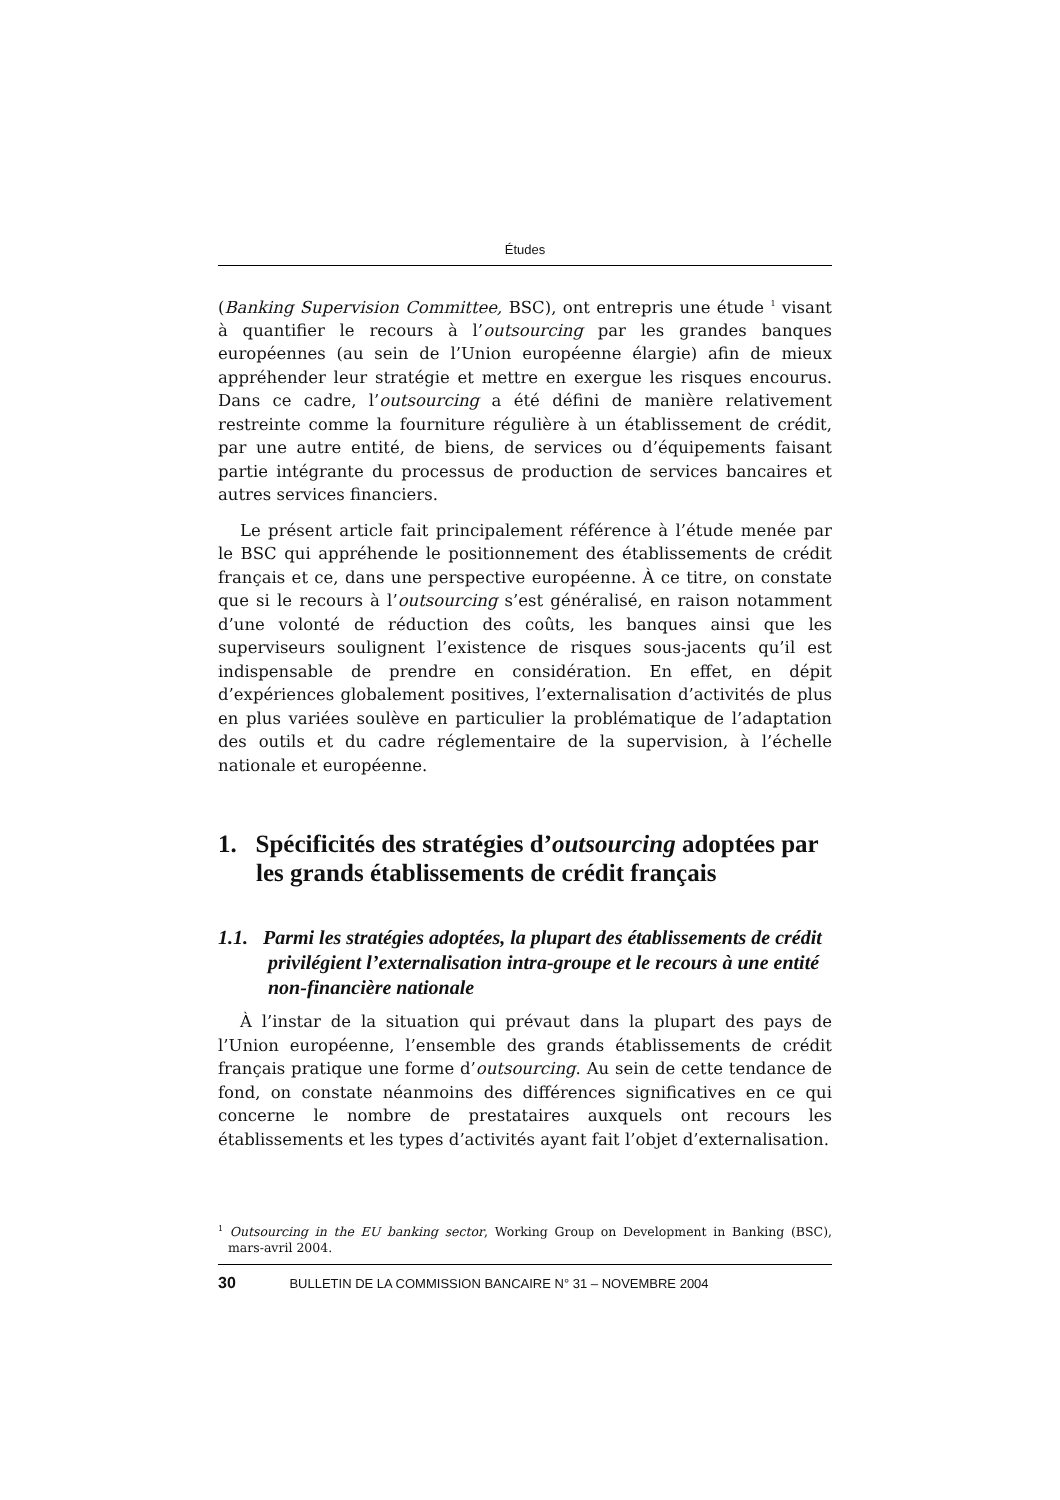Études
(Banking Supervision Committee, BSC), ont entrepris une étude <sup>1</sup> visant à quantifier le recours à l’outsourcing par les grandes banques européennes (au sein de l’Union européenne élargie) afin de mieux appréhender leur stratégie et mettre en exergue les risques encourus. Dans ce cadre, l’outsourcing a été défini de manière relativement restreinte comme la fourniture régulière à un établissement de crédit, par une autre entité, de biens, de services ou d’équipements faisant partie intégrante du processus de production de services bancaires et autres services financiers.
Le présent article fait principalement référence à l’étude menée par le BSC qui appréhende le positionnement des établissements de crédit français et ce, dans une perspective européenne. À ce titre, on constate que si le recours à l’outsourcing s’est généralisé, en raison notamment d’une volonté de réduction des coûts, les banques ainsi que les superviseurs soulignent l’existence de risques sous-jacents qu’il est indispensable de prendre en considération. En effet, en dépit d’expériences globalement positives, l’externalisation d’activités de plus en plus variées soulève en particulier la problématique de l’adaptation des outils et du cadre réglementaire de la supervision, à l’échelle nationale et européenne.
1. Spécificités des stratégies d’outsourcing adoptées par les grands établissements de crédit français
1.1. Parmi les stratégies adoptées, la plupart des établissements de crédit privilégient l’externalisation intra-groupe et le recours à une entité non-financière nationale
À l’instar de la situation qui prévaut dans la plupart des pays de l’Union européenne, l’ensemble des grands établissements de crédit français pratique une forme d’outsourcing. Au sein de cette tendance de fond, on constate néanmoins des différences significatives en ce qui concerne le nombre de prestataires auxquels ont recours les établissements et les types d’activités ayant fait l’objet d’externalisation.
<sup>1</sup> Outsourcing in the EU banking sector, Working Group on Development in Banking (BSC), mars-avril 2004.
30 BULLETIN DE LA COMMISSION BANCAIRE N° 31 – NOVEMBRE 2004